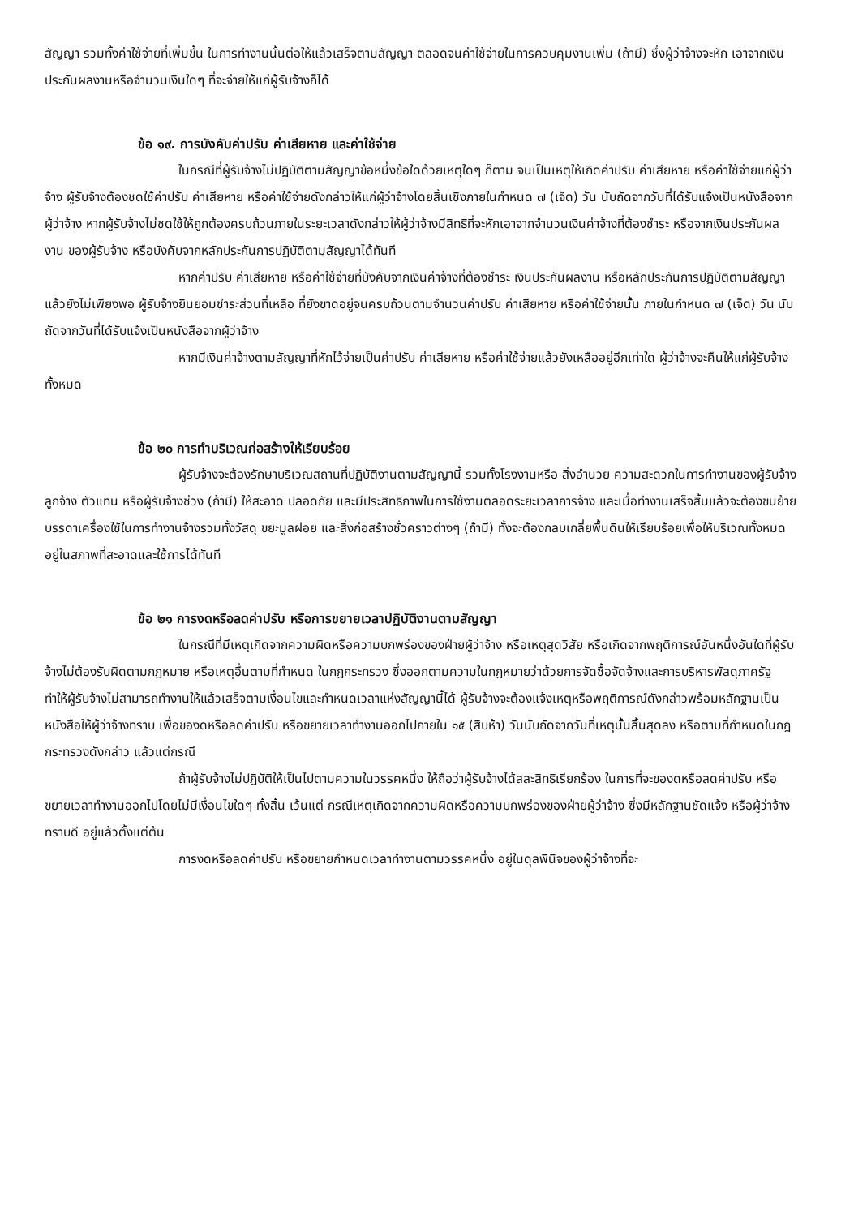สัญญา รวมทั้งค่าใช้จ่ายที่เพิ่มขึ้น ในการทำงานนั้นต่อให้แล้วเสร็จตามสัญญา ตลอดจนค่าใช้จ่ายในการควบคุมงานเพิ่ม (ถ้ามี) ซึ่งผู้ว่าจ้างจะหัก เอาจากเงินประกันผลงานหรือจำนวนเงินใดๆ ที่จะจ่ายให้แก่ผู้รับจ้างก็ได้
ข้อ ๑๙. การบังคับค่าปรับ ค่าเสียหาย และค่าใช้จ่าย
ในกรณีที่ผู้รับจ้างไม่ปฏิบัติตามสัญญาข้อหนึ่งข้อใดด้วยเหตุใดๆ ก็ตาม จนเป็นเหตุให้เกิดค่าปรับ ค่าเสียหาย หรือค่าใช้จ่ายแก่ผู้ว่าจ้าง ผู้รับจ้างต้องชดใช้ค่าปรับ ค่าเสียหาย หรือค่าใช้จ่ายดังกล่าวให้แก่ผู้ว่าจ้างโดยสิ้นเชิงภายในกำหนด ๗ (เจ็ด) วัน นับถัดจากวันที่ได้รับแจ้งเป็นหนังสือจากผู้ว่าจ้าง หากผู้รับจ้างไม่ชดใช้ให้ถูกต้องครบถ้วนภายในระยะเวลาดังกล่าวให้ผู้ว่าจ้างมีสิทธิที่จะหักเอาจากจำนวนเงินค่าจ้างที่ต้องชำระ หรือจากเงินประกันผลงาน ของผู้รับจ้าง หรือบังคับจากหลักประกันการปฏิบัติตามสัญญาได้ทันที
หากค่าปรับ ค่าเสียหาย หรือค่าใช้จ่ายที่บังคับจากเงินค่าจ้างที่ต้องชำระ เงินประกันผลงาน หรือหลักประกันการปฏิบัติตามสัญญาแล้วยังไม่เพียงพอ ผู้รับจ้างยินยอมชำระส่วนที่เหลือ ที่ยังขาดอยู่จนครบถ้วนตามจำนวนค่าปรับ ค่าเสียหาย หรือค่าใช้จ่ายนั้น ภายในกำหนด ๗ (เจ็ด) วัน นับถัดจากวันที่ได้รับแจ้งเป็นหนังสือจากผู้ว่าจ้าง
หากมีเงินค่าจ้างตามสัญญาที่หักไว้จ่ายเป็นค่าปรับ ค่าเสียหาย หรือค่าใช้จ่ายแล้วยังเหลืออยู่อีกเท่าใด ผู้ว่าจ้างจะคืนให้แก่ผู้รับจ้างทั้งหมด
ข้อ ๒๐ การทำบริเวณก่อสร้างให้เรียบร้อย
ผู้รับจ้างจะต้องรักษาบริเวณสถานที่ปฏิบัติงานตามสัญญานี้ รวมทั้งโรงงานหรือ สิ่งอำนวย ความสะดวกในการทำงานของผู้รับจ้าง ลูกจ้าง ตัวแทน หรือผู้รับจ้างช่วง (ถ้ามี) ให้สะอาด ปลอดภัย และมีประสิทธิภาพในการใช้งานตลอดระยะเวลาการจ้าง และเมื่อทำงานเสร็จสิ้นแล้วจะต้องขนย้ายบรรดาเครื่องใช้ในการทำงานจ้างรวมทั้งวัสดุ ขยะมูลฝอย และสิ่งก่อสร้างชั่วคราวต่างๆ (ถ้ามี) ทั้งจะต้องกลบเกลี่ยพื้นดินให้เรียบร้อยเพื่อให้บริเวณทั้งหมดอยู่ในสภาพที่สะอาดและใช้การได้ทันที
ข้อ ๒๑ การงดหรือลดค่าปรับ หรือการขยายเวลาปฏิบัติงานตามสัญญา
ในกรณีที่มีเหตุเกิดจากความผิดหรือความบกพร่องของฝ่ายผู้ว่าจ้าง หรือเหตุสุดวิสัย หรือเกิดจากพฤติการณ์อันหนึ่งอันใดที่ผู้รับจ้างไม่ต้องรับผิดตามกฎหมาย หรือเหตุอื่นตามที่กำหนด ในกฎกระทรวง ซึ่งออกตามความในกฎหมายว่าด้วยการจัดซื้อจัดจ้างและการบริหารพัสดุภาครัฐ ทำให้ผู้รับจ้างไม่สามารถทำงานให้แล้วเสร็จตามเงื่อนไขและกำหนดเวลาแห่งสัญญานี้ได้ ผู้รับจ้างจะต้องแจ้งเหตุหรือพฤติการณ์ดังกล่าวพร้อมหลักฐานเป็นหนังสือให้ผู้ว่าจ้างทราบ เพื่อของดหรือลดค่าปรับ หรือขยายเวลาทำงานออกไปภายใน ๑๕ (สิบห้า) วันนับถัดจากวันที่เหตุนั้นสิ้นสุดลง หรือตามที่กำหนดในกฎกระทรวงดังกล่าว แล้วแต่กรณี
ถ้าผู้รับจ้างไม่ปฏิบัติให้เป็นไปตามความในวรรคหนึ่ง ให้ถือว่าผู้รับจ้างได้สละสิทธิเรียกร้อง ในการที่จะของดหรือลดค่าปรับ หรือขยายเวลาทำงานออกไปโดยไม่มีเงื่อนไขใดๆ ทั้งสิ้น เว้นแต่ กรณีเหตุเกิดจากความผิดหรือความบกพร่องของฝ่ายผู้ว่าจ้าง ซึ่งมีหลักฐานชัดแจ้ง หรือผู้ว่าจ้างทราบดี อยู่แล้วตั้งแต่ต้น
การงดหรือลดค่าปรับ หรือขยายกำหนดเวลาทำงานตามวรรคหนึ่ง อยู่ในดุลพินิจของผู้ว่าจ้างที่จะ